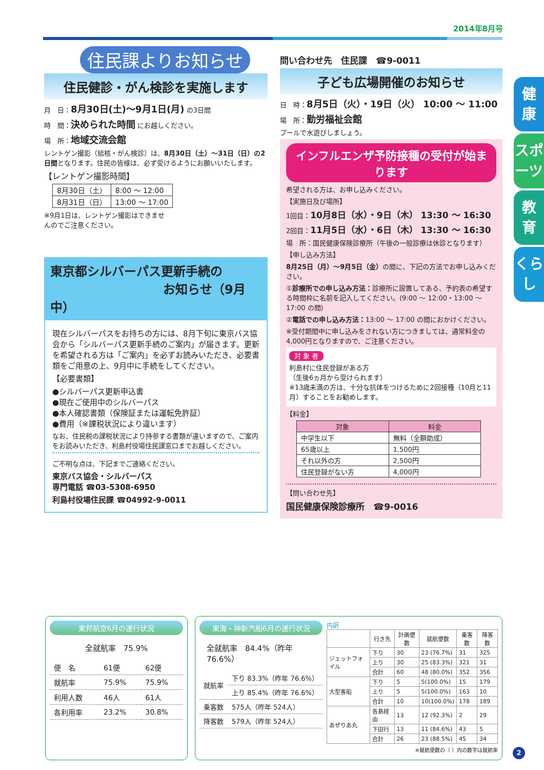2014年8月号
住民課よりお知らせ
住民健診・がん検診を実施します
月　日：8月30日(土)〜9月1日(月) の3日間
時　間：決められた時間 にお越しください。
場　所：地域交流会館
レントゲン撮影（結核・がん検診）は、8月30日（土）〜31日（日）の2日間となります。住民の皆様は、必ず受けるようにお願いいたします。
【レントゲン撮影時間】
| 8月30日（土） | 8:00 〜 12:00 |
| 8月31日（日） | 13:00 〜 17:00 |
※9月1日は、レントゲン撮影はできませんのでご注意ください。
東京都シルバーパス更新手続の
お知らせ（9月中）
現在シルバーパスをお持ちの方には、8月下旬に東京バス協会から「シルバーパス更新手続のご案内」が届きます。更新を希望される方は「ご案内」を必ずお読みいただき、必要書類をご用意の上、9月中に手続をしてください。
【必要書類】
●シルバーパス更新申込書
●現在ご使用中のシルバーパス
●本人確認書類（保険証または運転免許証）
●費用（※課税状況により違います）
なお、住民税の課税状況により持参する書類が違いますので、ご案内をお読みいただき、利島村役場住民課窓口までお越しください。
ご不明な点は、下記までご連絡ください。
東京バス協会・シルバーパス
専門電話 ☎03-5308-6950
利島村役場住民課 ☎04992-9-0011
問い合わせ先　住民課　☎9-0011
子ども広場開催のお知らせ
日　時：8月5日（火）・19日（火） 10:00 〜 11:00
場　所：勤労福祉会館
プールで水遊びしましょう。
インフルエンザ予防接種の受付が始まります
希望される方は、お申し込みください。
【実施日及び場所】
1回目：10月8日（水）・9日（木） 13:30 〜 16:30
2回目：11月5日（水）・6日（木） 13:30 〜 16:30
場　所：国民健康保険診療所（午後の一般診療は休診となります）
【申し込み方法】
8月25日（月）〜9月5日（金）の間に、下記の方法でお申し込みください。
①診療所での申し込み方法：診療所に設置してある、予約表の希望する時間枠に名前を記入してください。(9:00 〜 12:00・13:00 〜 17:00 の間)
②電話での申し込み方法：13:00 〜 17:00 の間におかけください。
※受付期間中に申し込みをされない方につきましては、通常料金の4,000円となりますので、ご注意ください。
対 象 者
利島村に住民登録がある方
（生後6ヵ月から受けられます）
※13歳未満の方は、十分な抗体をつけるために2回接種（10月と11月）することをお勧めします。
【料金】
| 対象 | 料金 |
| --- | --- |
| 中学生以下 | 無料（全額助成） |
| 65歳以上 | 1,500円 |
| それ以外の方 | 2,500円 |
| 住民登録がない方 | 4,000円 |
【問い合わせ先】
国民健康保険診療所　☎9-0016
健
康
スポーツ
教
育
くらし
東邦航空6月の運行状況
全就航率　75.9%
| 便 名 | 61便 | 62便 |
| 就航率 | 75.9% | 75.9% |
| 利用人数 | 46人 | 61人 |
| 各利用率 | 23.2% | 30.8% |
東海・神新汽船6月の運行状況
全就航率　84.4%（昨年 76.6%）
| 就航率 | 下り 83.3%（昨年 76.6%） |
| | 上り 85.4%（昨年 76.6%） |
| 乗客数 | 575人（昨年 524人） |
| 降客数 | 579人（昨年 524人） |
内訳
| | 行き先 | 計画便数 | 就航便数 | 乗客数 | 降客数 |
| --- | --- | --- | --- | --- | --- |
| ジェットフォイル | 下り | 30 | 23 (76.7%) | 31 | 325 |
| | 上り | 30 | 25 (83.3%) | 321 | 31 |
| | 合計 | 60 | 48 (80.0%) | 352 | 356 |
| 大型客船 | 下り | 5 | 5(100.0%) | 15 | 179 |
| | 上り | 5 | 5(100.0%) | 163 | 10 |
| | 合計 | 10 | 10(100.0%) | 178 | 189 |
| あぜりあ丸 | 各島経由 | 13 | 12 (92.3%) | 2 | 29 |
| | 下田行 | 13 | 11 (84.6%) | 43 | 5 |
| | 合計 | 26 | 23 (88.5%) | 45 | 34 |
※就航便数の（ ）内の数字は就航率
2